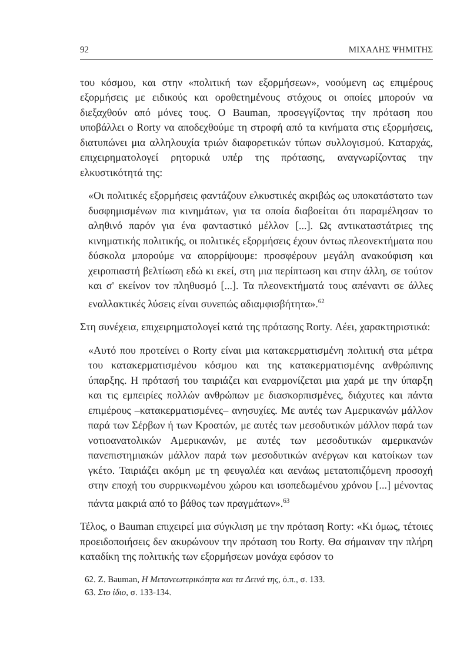92 ΜΙΧΑΛΗΣ ΨΗΜΙΤΗΣ
του κόσμου, και στην «πολιτική των εξορμήσεων», νοούμενη ως επιμέρους εξορμήσεις με ειδικούς και οροθετημένους στόχους οι οποίες μπορούν να διεξαχθούν από μόνες τους. Ο Bauman, προσεγγίζοντας την πρόταση που υποβάλλει ο Rorty να αποδεχθούμε τη στροφή από τα κινήματα στις εξορμήσεις, διατυπώνει μια αλληλουχία τριών διαφορετικών τύπων συλλογισμού. Καταρχάς, επιχειρηματολογεί ρητορικά υπέρ της πρότασης, αναγνωρίζοντας την ελκυστικότητά της:
«Οι πολιτικές εξορμήσεις φαντάζουν ελκυστικές ακριβώς ως υποκατάστατο των δυσφημισμένων πια κινημάτων, για τα οποία διαβοείται ότι παραμέλησαν το αληθινό παρόν για ένα φανταστικό μέλλον [...]. Ως αντικαταστάτριες της κινηματικής πολιτικής, οι πολιτικές εξορμήσεις έχουν όντως πλεονεκτήματα που δύσκολα μπορούμε να απορρίψουμε: προσφέρουν μεγάλη ανακούφιση και χειροπιαστή βελτίωση εδώ κι εκεί, στη μια περίπτωση και στην άλλη, σε τούτον και σ' εκείνον τον πληθυσμό [...]. Τα πλεονεκτήματά τους απέναντι σε άλλες εναλλακτικές λύσεις είναι συνεπώς αδιαμφισβήτητα».<sup>62</sup>
Στη συνέχεια, επιχειρηματολογεί κατά της πρότασης Rorty. Λέει, χαρακτηριστικά:
«Αυτό που προτείνει ο Rorty είναι μια κατακερματισμένη πολιτική στα μέτρα του κατακερματισμένου κόσμου και της κατακερματισμένης ανθρώπινης ύπαρξης. Η πρότασή του ταιριάζει και εναρμονίζεται μια χαρά με την ύπαρξη και τις εμπειρίες πολλών ανθρώπων με διασκορπισμένες, διάχυτες και πάντα επιμέρους –κατακερματισμένες– ανησυχίες. Με αυτές των Αμερικανών μάλλον παρά των Σέρβων ή των Κροατών, με αυτές των μεσοδυτικών μάλλον παρά των νοτιοανατολικών Αμερικανών, με αυτές των μεσοδυτικών αμερικανών πανεπιστημιακών μάλλον παρά των μεσοδυτικών ανέργων και κατοίκων των γκέτο. Ταιριάζει ακόμη με τη φευγαλέα και αενάως μετατοπιζόμενη προσοχή στην εποχή του συρρικνωμένου χώρου και ισοπεδωμένου χρόνου [...] μένοντας πάντα μακριά από το βάθος των πραγμάτων».<sup>63</sup>
Τέλος, ο Bauman επιχειρεί μια σύγκλιση με την πρόταση Rorty: «Κι όμως, τέτοιες προειδοποιήσεις δεν ακυρώνουν την πρόταση του Rorty. Θα σήμαιναν την πλήρη καταδίκη της πολιτικής των εξορμήσεων μονάχα εφόσον το
62. Z. Bauman, Η Μετανεωτερικότητα και τα Δεινά της, ό.π., σ. 133.
63. Στο ίδιο, σ. 133-134.